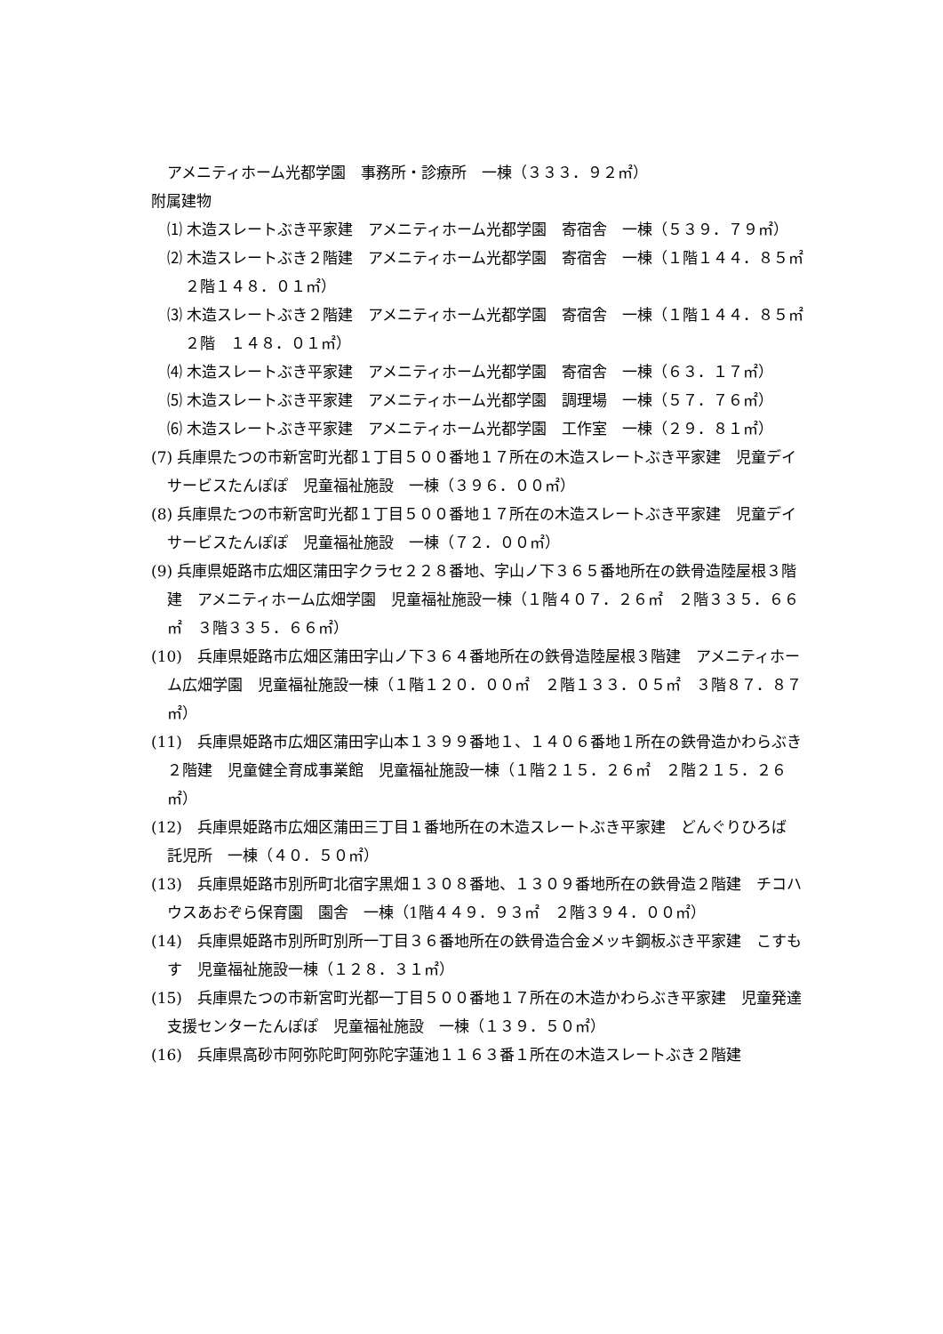アメニティホーム光都学園　事務所・診療所　一棟（３３３．９２㎡）
附属建物
⑴ 木造スレートぶき平家建　アメニティホーム光都学園　寄宿舎　一棟（５３９．７９㎡）
⑵ 木造スレートぶき２階建　アメニティホーム光都学園　寄宿舎　一棟（１階１４４．８５㎡　２階１４８．０１㎡）
⑶ 木造スレートぶき２階建　アメニティホーム光都学園　寄宿舎　一棟（１階１４４．８５㎡　２階　１４８．０１㎡）
⑷ 木造スレートぶき平家建　アメニティホーム光都学園　寄宿舎　一棟（６３．１７㎡）
⑸ 木造スレートぶき平家建　アメニティホーム光都学園　調理場　一棟（５７．７６㎡）
⑹ 木造スレートぶき平家建　アメニティホーム光都学園　工作室　一棟（２９．８１㎡）
(7) 兵庫県たつの市新宮町光都１丁目５００番地１７所在の木造スレートぶき平家建　児童デイサービスたんぽぽ　児童福祉施設　一棟（３９６．００㎡）
(8) 兵庫県たつの市新宮町光都１丁目５００番地１７所在の木造スレートぶき平家建　児童デイサービスたんぽぽ　児童福祉施設　一棟（７２．００㎡）
(9) 兵庫県姫路市広畑区蒲田字クラセ２２８番地、字山ノ下３６５番地所在の鉄骨造陸屋根３階建　アメニティホーム広畑学園　児童福祉施設一棟（１階４０７．２６㎡　２階３３５．６６㎡　３階３３５．６６㎡）
(10)　兵庫県姫路市広畑区蒲田字山ノ下３６４番地所在の鉄骨造陸屋根３階建　アメニティホーム広畑学園　児童福祉施設一棟（１階１２０．００㎡　２階１３３．０５㎡　３階８７．８７㎡）
(11)　兵庫県姫路市広畑区蒲田字山本１３９９番地１、１４０６番地１所在の鉄骨造かわらぶき２階建　児童健全育成事業館　児童福祉施設一棟（１階２１５．２６㎡　２階２１５．２６㎡）
(12)　兵庫県姫路市広畑区蒲田三丁目１番地所在の木造スレートぶき平家建　どんぐりひろば　託児所　一棟（４０．５０㎡）
(13)　兵庫県姫路市別所町北宿字黒畑１３０８番地、１３０９番地所在の鉄骨造２階建　チコハウスあおぞら保育園　園舎　一棟（1階４４９．９３㎡　２階３９４．００㎡）
(14)　兵庫県姫路市別所町別所一丁目３６番地所在の鉄骨造合金メッキ鋼板ぶき平家建　こすもす　児童福祉施設一棟（１２８．３１㎡）
(15)　兵庫県たつの市新宮町光都一丁目５００番地１７所在の木造かわらぶき平家建　児童発達支援センターたんぽぽ　児童福祉施設　一棟（１３９．５０㎡）
(16)　兵庫県高砂市阿弥陀町阿弥陀字蓮池１１６３番１所在の木造スレートぶき２階建